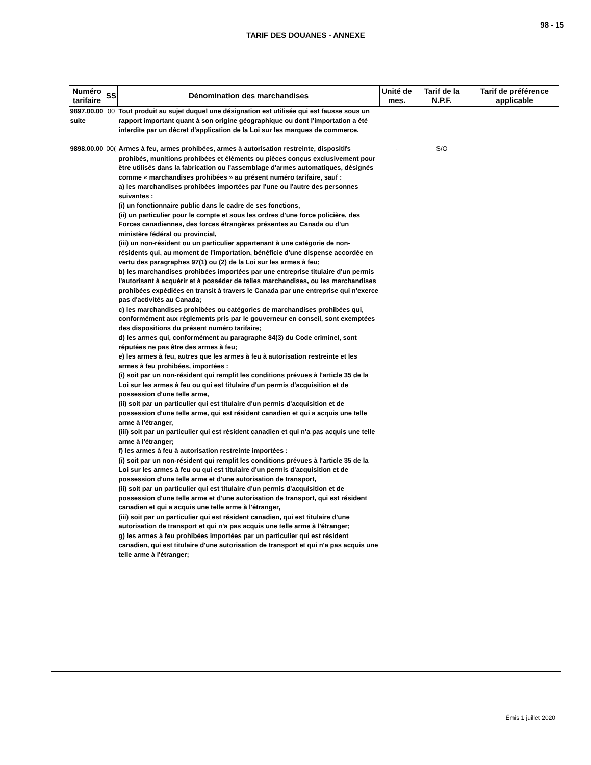98 - 15
TARIF DES DOUANES - ANNEXE
| Numéro tarifaire | SS | Dénomination des marchandises | Unité de mes. | Tarif de la N.P.F. | Tarif de préférence applicable |
| --- | --- | --- | --- | --- | --- |
| 9897.00.00 suite | 00 | Tout produit au sujet duquel une désignation est utilisée qui est fausse sous un rapport important quant à son origine géographique ou dont l'importation a été interdite par un décret d'application de la Loi sur les marques de commerce. | | | |
| 9898.00.00 | 00( | Armes à feu, armes prohibées, armes à autorisation restreinte, dispositifs prohibés, munitions prohibées et éléments ou pièces conçus exclusivement pour être utilisés dans la fabrication ou l'assemblage d'armes automatiques, désignés comme « marchandises prohibées » au présent numéro tarifaire, sauf : a) les marchandises prohibées importées par l'une ou l'autre des personnes suivantes : (i) un fonctionnaire public dans le cadre de ses fonctions, (ii) un particulier pour le compte et sous les ordres d'une force policière, des Forces canadiennes, des forces étrangères présentes au Canada ou d'un ministère fédéral ou provincial, (iii) un non-résident ou un particulier appartenant à une catégorie de non-résidents qui, au moment de l'importation, bénéficie d'une dispense accordée en vertu des paragraphes 97(1) ou (2) de la Loi sur les armes à feu; b) les marchandises prohibées importées par une entreprise titulaire d'un permis l'autorisant à acquérir et à posséder de telles marchandises, ou les marchandises prohibées expédiées en transit à travers le Canada par une entreprise qui n'exerce pas d'activités au Canada; c) les marchandises prohibées ou catégories de marchandises prohibées qui, conformément aux règlements pris par le gouverneur en conseil, sont exemptées des dispositions du présent numéro tarifaire; d) les armes qui, conformément au paragraphe 84(3) du Code criminel, sont réputées ne pas être des armes à feu; e) les armes à feu, autres que les armes à feu à autorisation restreinte et les armes à feu prohibées, importées : (i) soit par un non-résident qui remplit les conditions prévues à l'article 35 de la Loi sur les armes à feu ou qui est titulaire d'un permis d'acquisition et de possession d'une telle arme, (ii) soit par un particulier qui est titulaire d'un permis d'acquisition et de possession d'une telle arme, qui est résident canadien et qui a acquis une telle arme à l'étranger, (iii) soit par un particulier qui est résident canadien et qui n'a pas acquis une telle arme à l'étranger; f) les armes à feu à autorisation restreinte importées : (i) soit par un non-résident qui remplit les conditions prévues à l'article 35 de la Loi sur les armes à feu ou qui est titulaire d'un permis d'acquisition et de possession d'une telle arme et d'une autorisation de transport, (ii) soit par un particulier qui est titulaire d'un permis d'acquisition et de possession d'une telle arme et d'une autorisation de transport, qui est résident canadien et qui a acquis une telle arme à l'étranger, (iii) soit par un particulier qui est résident canadien, qui est titulaire d'une autorisation de transport et qui n'a pas acquis une telle arme à l'étranger; g) les armes à feu prohibées importées par un particulier qui est résident canadien, qui est titulaire d'une autorisation de transport et qui n'a pas acquis une telle arme à l'étranger; | - | S/O | |
Émis 1 juillet 2020